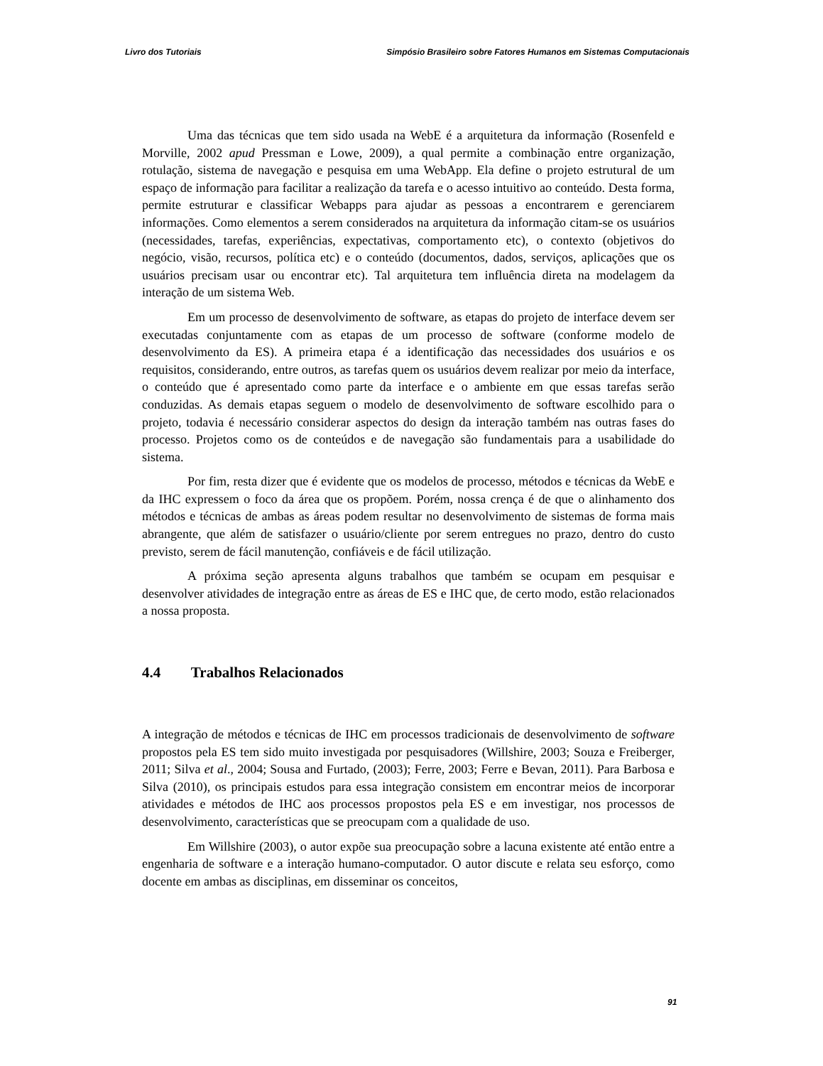Livro dos Tutoriais Simpósio Brasileiro sobre Fatores Humanos em Sistemas Computacionais
Uma das técnicas que tem sido usada na WebE é a arquitetura da informação (Rosenfeld e Morville, 2002 apud Pressman e Lowe, 2009), a qual permite a combinação entre organização, rotulação, sistema de navegação e pesquisa em uma WebApp. Ela define o projeto estrutural de um espaço de informação para facilitar a realização da tarefa e o acesso intuitivo ao conteúdo. Desta forma, permite estruturar e classificar Webapps para ajudar as pessoas a encontrarem e gerenciarem informações. Como elementos a serem considerados na arquitetura da informação citam-se os usuários (necessidades, tarefas, experiências, expectativas, comportamento etc), o contexto (objetivos do negócio, visão, recursos, política etc) e o conteúdo (documentos, dados, serviços, aplicações que os usuários precisam usar ou encontrar etc). Tal arquitetura tem influência direta na modelagem da interação de um sistema Web.
Em um processo de desenvolvimento de software, as etapas do projeto de interface devem ser executadas conjuntamente com as etapas de um processo de software (conforme modelo de desenvolvimento da ES). A primeira etapa é a identificação das necessidades dos usuários e os requisitos, considerando, entre outros, as tarefas quem os usuários devem realizar por meio da interface, o conteúdo que é apresentado como parte da interface e o ambiente em que essas tarefas serão conduzidas. As demais etapas seguem o modelo de desenvolvimento de software escolhido para o projeto, todavia é necessário considerar aspectos do design da interação também nas outras fases do processo. Projetos como os de conteúdos e de navegação são fundamentais para a usabilidade do sistema.
Por fim, resta dizer que é evidente que os modelos de processo, métodos e técnicas da WebE e da IHC expressem o foco da área que os propõem. Porém, nossa crença é de que o alinhamento dos métodos e técnicas de ambas as áreas podem resultar no desenvolvimento de sistemas de forma mais abrangente, que além de satisfazer o usuário/cliente por serem entregues no prazo, dentro do custo previsto, serem de fácil manutenção, confiáveis e de fácil utilização.
A próxima seção apresenta alguns trabalhos que também se ocupam em pesquisar e desenvolver atividades de integração entre as áreas de ES e IHC que, de certo modo, estão relacionados a nossa proposta.
4.4 Trabalhos Relacionados
A integração de métodos e técnicas de IHC em processos tradicionais de desenvolvimento de software propostos pela ES tem sido muito investigada por pesquisadores (Willshire, 2003; Souza e Freiberger, 2011; Silva et al., 2004; Sousa and Furtado, (2003); Ferre, 2003; Ferre e Bevan, 2011). Para Barbosa e Silva (2010), os principais estudos para essa integração consistem em encontrar meios de incorporar atividades e métodos de IHC aos processos propostos pela ES e em investigar, nos processos de desenvolvimento, características que se preocupam com a qualidade de uso.
Em Willshire (2003), o autor expõe sua preocupação sobre a lacuna existente até então entre a engenharia de software e a interação humano-computador. O autor discute e relata seu esforço, como docente em ambas as disciplinas, em disseminar os conceitos,
91